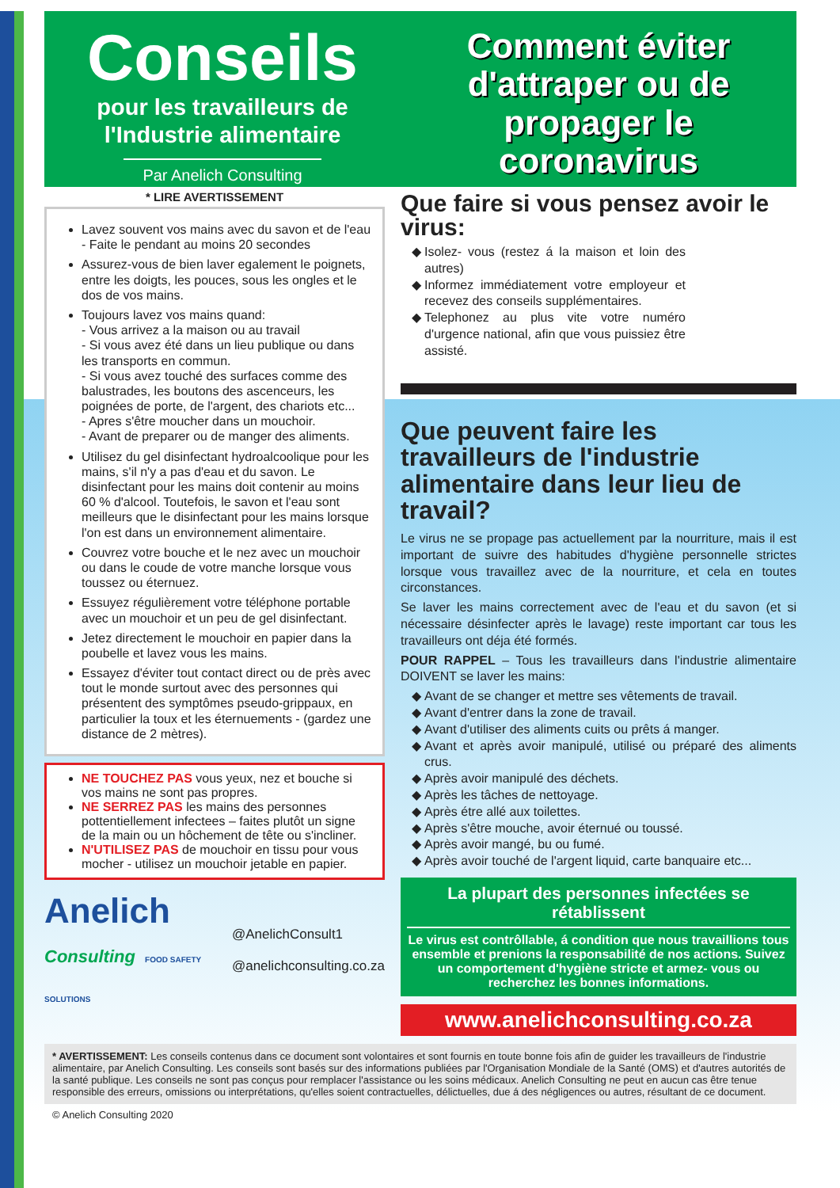Conseils
pour les travailleurs de l'Industrie alimentaire
Par Anelich Consulting
Comment éviter d'attraper ou de propager le coronavirus
* LIRE AVERTISSEMENT
Lavez souvent vos mains avec du savon et de l'eau
- Faite le pendant au moins 20 secondes
Assurez-vous de bien laver egalement le poignets, entre les doigts, les pouces, sous les ongles et le dos de vos mains.
Toujours lavez vos mains quand:
- Vous arrivez a la maison ou au travail
- Si vous avez été dans un lieu publique ou dans les transports en commun.
- Si vous avez touché des surfaces comme des balustrades, les boutons des ascenceurs, les poignées de porte, de l'argent, des chariots etc...
- Apres s'être moucher dans un mouchoir.
- Avant de preparer ou de manger des aliments.
Utilisez du gel disinfectant hydroalcoolique pour les mains, s'il n'y a pas d'eau et du savon. Le disinfectant pour les mains doit contenir au moins 60 % d'alcool. Toutefois, le savon et l'eau sont meilleurs que le disinfectant pour les mains lorsque l'on est dans un environnement alimentaire.
Couvrez votre bouche et le nez avec un mouchoir ou dans le coude de votre manche lorsque vous toussez ou éternuez.
Essuyez régulièrement votre téléphone portable avec un mouchoir et un peu de gel disinfectant.
Jetez directement le mouchoir en papier dans la poubelle et lavez vous les mains.
Essayez d'éviter tout contact direct ou de près avec tout le monde surtout avec des personnes qui présentent des symptômes pseudo-grippaux, en particulier la toux et les éternuements - (gardez une distance de 2 mètres).
NE TOUCHEZ PAS vous yeux, nez et bouche si vos mains ne sont pas propres.
NE SERREZ PAS les mains des personnes pottentiellement infectees – faites plutôt un signe de la main ou un hôchement de tête ou s'incliner.
N'UTILISEZ PAS de mouchoir en tissu pour vous mocher - utilisez un mouchoir jetable en papier.
Anelich
Consulting FOOD SAFETY SOLUTIONS
@AnelichConsult1
@anelichconsulting.co.za
Que faire si vous pensez avoir le virus:
Isolez- vous (restez á la maison et loin des autres)
Informez immédiatement votre employeur et recevez des conseils supplémentaires.
Telephonez au plus vite votre numéro d'urgence national, afin que vous puissiez être assisté.
Que peuvent faire les travailleurs de l'industrie alimentaire dans leur lieu de travail?
Le virus ne se propage pas actuellement par la nourriture, mais il est important de suivre des habitudes d'hygiène personnelle strictes lorsque vous travaillez avec de la nourriture, et cela en toutes circonstances.
Se laver les mains correctement avec de l'eau et du savon (et si nécessaire désinfecter après le lavage) reste important car tous les travailleurs ont déja été formés.
POUR RAPPEL – Tous les travailleurs dans l'industrie alimentaire DOIVENT se laver les mains:
Avant de se changer et mettre ses vêtements de travail.
Avant d'entrer dans la zone de travail.
Avant d'utiliser des aliments cuits ou prêts á manger.
Avant et après avoir manipulé, utilisé ou préparé des aliments crus.
Après avoir manipulé des déchets.
Après les tâches de nettoyage.
Après étre allé aux toilettes.
Après s'être mouche, avoir éternué ou toussé.
Après avoir mangé, bu ou fumé.
Après avoir touché de l'argent liquid, carte banquaire etc...
La plupart des personnes infectées se rétablissent
Le virus est contrôllable, á condition que nous travaillions tous ensemble et prenions la responsabilité de nos actions. Suivez un comportement d'hygiène stricte et armez- vous ou recherchez les bonnes informations.
www.anelichconsulting.co.za
* AVERTISSEMENT: Les conseils contenus dans ce document sont volontaires et sont fournis en toute bonne fois afin de guider les travailleurs de l'industrie alimentaire, par Anelich Consulting. Les conseils sont basés sur des informations publiées par l'Organisation Mondiale de la Santé (OMS) et d'autres autorités de la santé publique. Les conseils ne sont pas conçus pour remplacer l'assistance ou les soins médicaux. Anelich Consulting ne peut en aucun cas être tenue responsible des erreurs, omissions ou interprétations, qu'elles soient contractuelles, délictuelles, due á des négligences ou autres, résultant de ce document.
© Anelich Consulting 2020